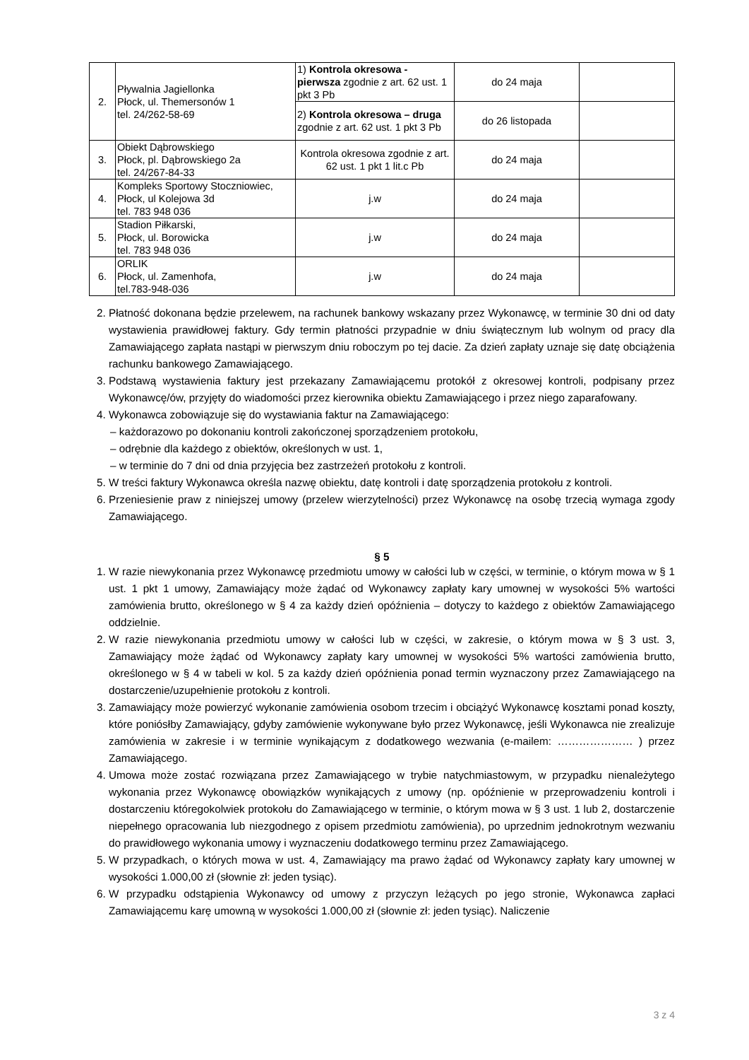| 2. | Pływalnia Jagiellonka Płock, ul. Themersonów 1 tel. 24/262-58-69 | 1) Kontrola okresowa - pierwsza zgodnie z art. 62 ust. 1 pkt 3 Pb | do 24 maja | |
| | | 2) Kontrola okresowa – druga zgodnie z art. 62 ust. 1 pkt 3 Pb | do 26 listopada | |
| 3. | Obiekt Dąbrowskiego Płock, pl. Dąbrowskiego 2a tel. 24/267-84-33 | Kontrola okresowa zgodnie z art. 62 ust. 1 pkt 1 lit.c Pb | do 24 maja | |
| 4. | Kompleks Sportowy Stoczniowiec, Płock, ul Kolejowa 3d tel. 783 948 036 | j.w | do 24 maja | |
| 5. | Stadion Piłkarski, Płock, ul. Borowicka tel. 783 948 036 | j.w | do 24 maja | |
| 6. | ORLIK Płock, ul. Zamenhofa, tel.783-948-036 | j.w | do 24 maja | |
2. Płatność dokonana będzie przelewem, na rachunek bankowy wskazany przez Wykonawcę, w terminie 30 dni od daty wystawienia prawidłowej faktury. Gdy termin płatności przypadnie w dniu świątecznym lub wolnym od pracy dla Zamawiającego zapłata nastąpi w pierwszym dniu roboczym po tej dacie. Za dzień zapłaty uznaje się datę obciążenia rachunku bankowego Zamawiającego.
3. Podstawą wystawienia faktury jest przekazany Zamawiającemu protokół z okresowej kontroli, podpisany przez Wykonawcę/ów, przyjęty do wiadomości przez kierownika obiektu Zamawiającego i przez niego zaparafowany.
4. Wykonawca zobowiązuje się do wystawiania faktur na Zamawiającego:
– każdorazowo po dokonaniu kontroli zakończonej sporządzeniem protokołu,
– odrębnie dla każdego z obiektów, określonych w ust. 1,
– w terminie do 7 dni od dnia przyjęcia bez zastrzeżeń protokołu z kontroli.
5. W treści faktury Wykonawca określa nazwę obiektu, datę kontroli i datę sporządzenia protokołu z kontroli.
6. Przeniesienie praw z niniejszej umowy (przelew wierzytelności) przez Wykonawcę na osobę trzecią wymaga zgody Zamawiającego.
§ 5
1. W razie niewykonania przez Wykonawcę przedmiotu umowy w całości lub w części, w terminie, o którym mowa w § 1 ust. 1 pkt 1 umowy, Zamawiający może żądać od Wykonawcy zapłaty kary umownej w wysokości 5% wartości zamówienia brutto, określonego w § 4 za każdy dzień opóźnienia – dotyczy to każdego z obiektów Zamawiającego oddzielnie.
2. W razie niewykonania przedmiotu umowy w całości lub w części, w zakresie, o którym mowa w § 3 ust. 3, Zamawiający może żądać od Wykonawcy zapłaty kary umownej w wysokości 5% wartości zamówienia brutto, określonego w § 4 w tabeli w kol. 5 za każdy dzień opóźnienia ponad termin wyznaczony przez Zamawiającego na dostarczenie/uzupełnienie protokołu z kontroli.
3. Zamawiający może powierzyć wykonanie zamówienia osobom trzecim i obciążyć Wykonawcę kosztami ponad koszty, które poniósłby Zamawiający, gdyby zamówienie wykonywane było przez Wykonawcę, jeśli Wykonawca nie zrealizuje zamówienia w zakresie i w terminie wynikającym z dodatkowego wezwania (e-mailem: ………………… ) przez Zamawiającego.
4. Umowa może zostać rozwiązana przez Zamawiającego w trybie natychmiastowym, w przypadku nienależytego wykonania przez Wykonawcę obowiązków wynikających z umowy (np. opóźnienie w przeprowadzeniu kontroli i dostarczeniu któregokolwiek protokołu do Zamawiającego w terminie, o którym mowa w § 3 ust. 1 lub 2, dostarczenie niepełnego opracowania lub niezgodnego z opisem przedmiotu zamówienia), po uprzednim jednokrotnym wezwaniu do prawidłowego wykonania umowy i wyznaczeniu dodatkowego terminu przez Zamawiającego.
5. W przypadkach, o których mowa w ust. 4, Zamawiający ma prawo żądać od Wykonawcy zapłaty kary umownej w wysokości 1.000,00 zł (słownie zł: jeden tysiąc).
6. W przypadku odstąpienia Wykonawcy od umowy z przyczyn leżących po jego stronie, Wykonawca zapłaci Zamawiającemu karę umowną w wysokości 1.000,00 zł (słownie zł: jeden tysiąc). Naliczenie
3 z 4